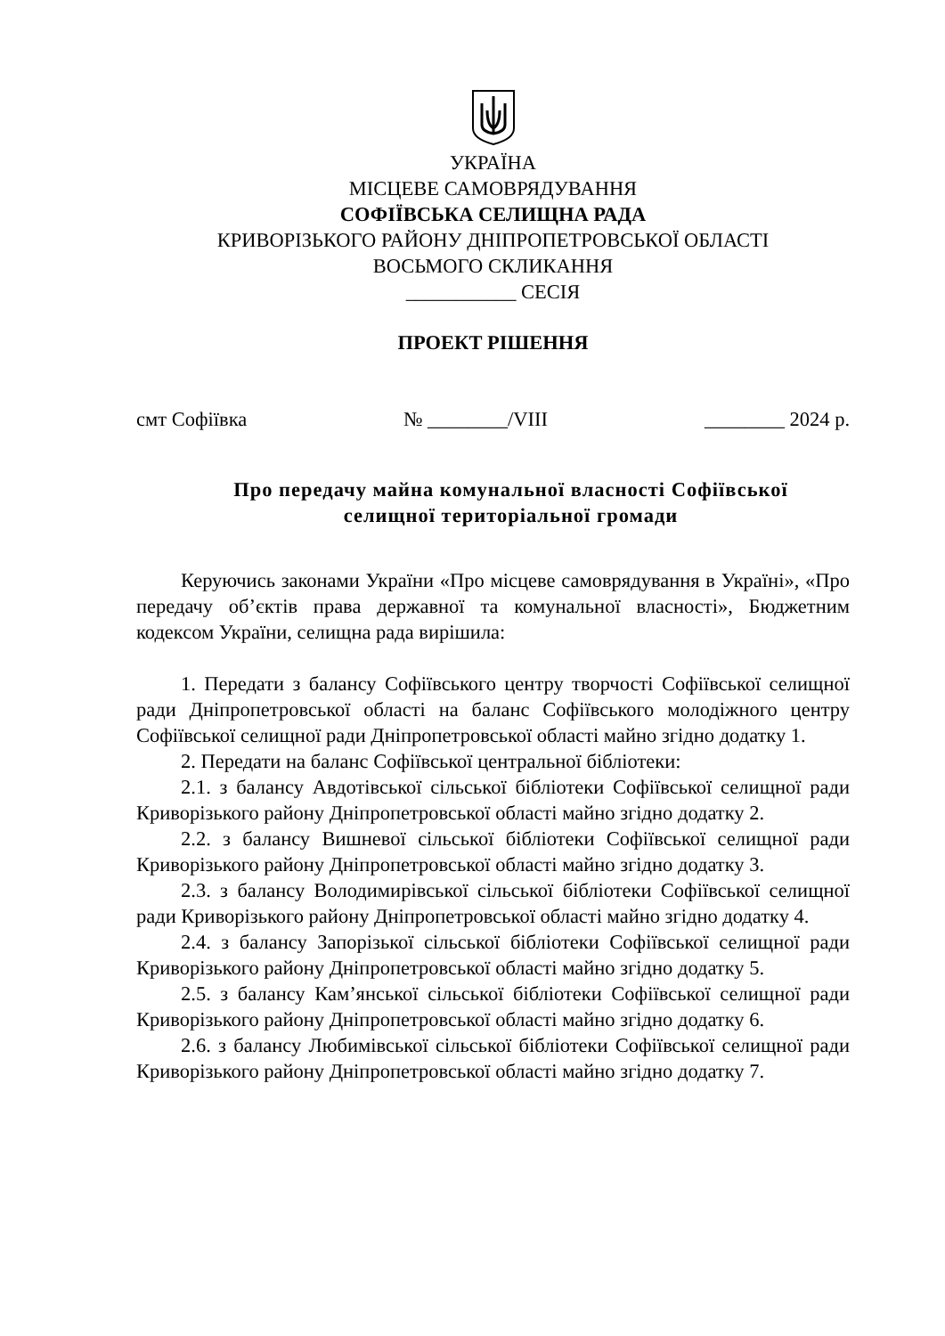УКРАЇНА
МІСЦЕВЕ САМОВРЯДУВАННЯ
СОФІЇВСЬКА СЕЛИЩНА РАДА
КРИВОРІЗЬКОГО РАЙОНУ ДНІПРОПЕТРОВСЬКОЇ ОБЛАСТІ
ВОСЬМОГО СКЛИКАННЯ
___________ СЕСІЯ
ПРОЕКТ РІШЕННЯ
смт Софіївка № ________/VIII ________ 2024 р.
Про передачу майна комунальної власності Софіївської
селищної територіальної громади
Керуючись законами України «Про місцеве самоврядування в Україні», «Про передачу об’єктів права державної та комунальної власності», Бюджетним кодексом України, селищна рада вирішила:
1. Передати з балансу Софіївського центру творчості Софіївської селищної ради Дніпропетровської області на баланс Софіївського молодіжного центру Софіївської селищної ради Дніпропетровської області майно згідно додатку 1.
2. Передати на баланс Софіївської центральної бібліотеки:
2.1. з балансу Авдотівської сільської бібліотеки Софіївської селищної ради Криворізького району Дніпропетровської області майно згідно додатку 2.
2.2. з балансу Вишневої сільської бібліотеки Софіївської селищної ради Криворізького району Дніпропетровської області майно згідно додатку 3.
2.3. з балансу Володимирівської сільської бібліотеки Софіївської селищної ради Криворізького району Дніпропетровської області майно згідно додатку 4.
2.4. з балансу Запорізької сільської бібліотеки Софіївської селищної ради Криворізького району Дніпропетровської області майно згідно додатку 5.
2.5. з балансу Кам’янської сільської бібліотеки Софіївської селищної ради Криворізького району Дніпропетровської області майно згідно додатку 6.
2.6. з балансу Любимівської сільської бібліотеки Софіївської селищної ради Криворізького району Дніпропетровської області майно згідно додатку 7.